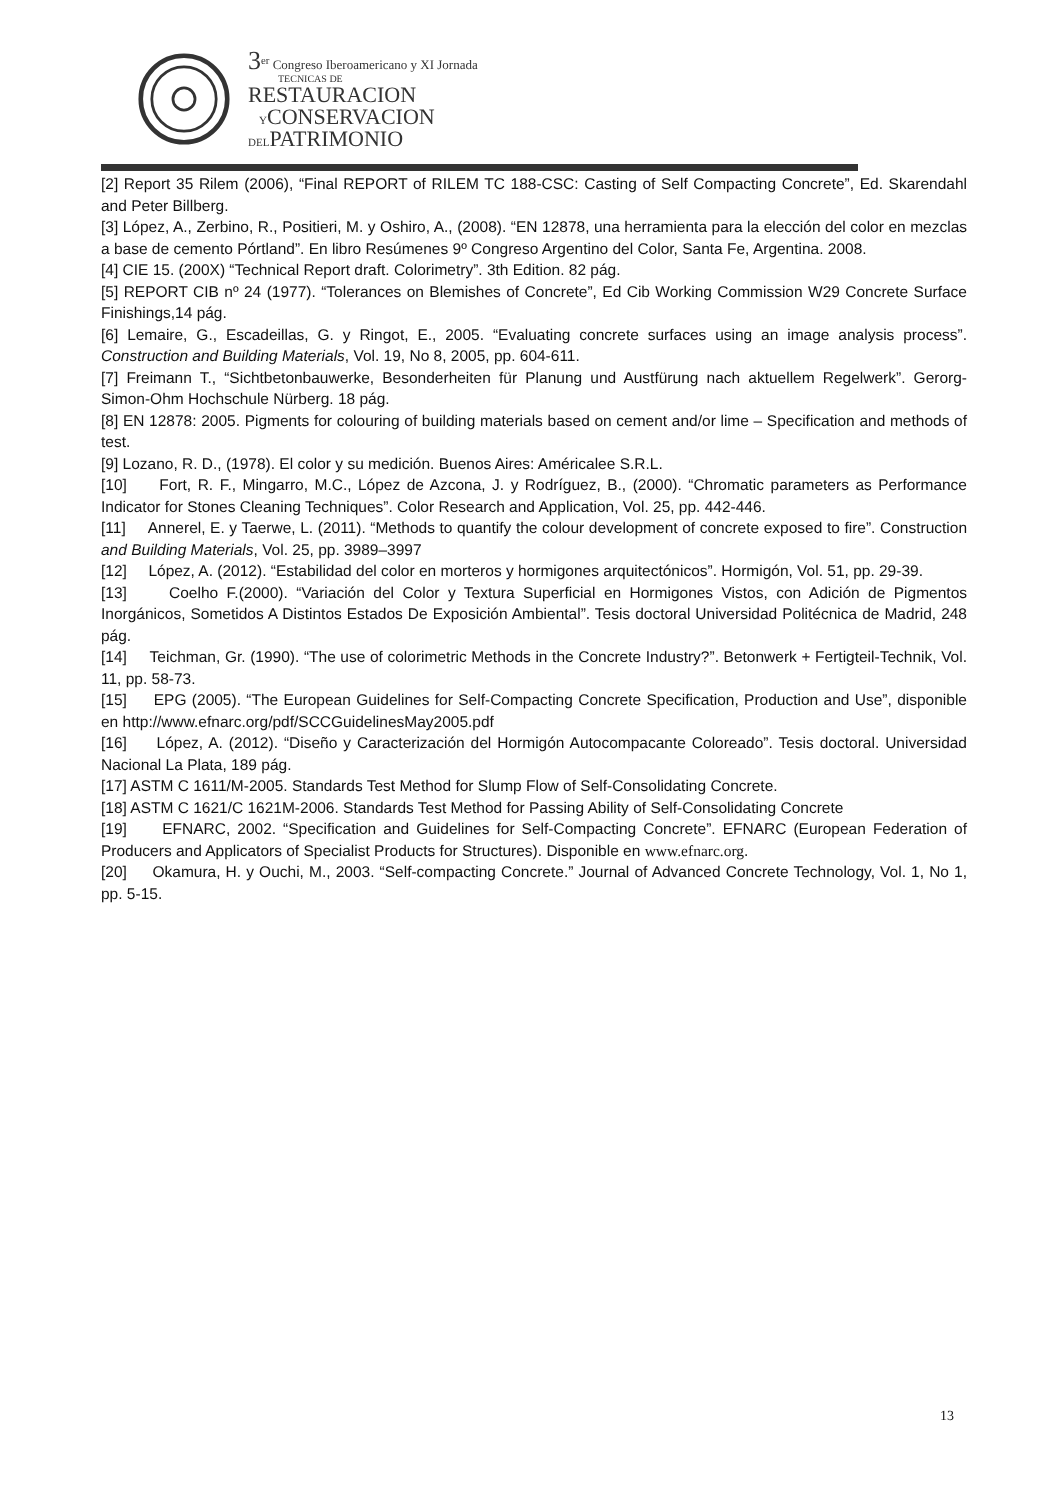3<sup>er</sup> Congreso Iberoamericano y XI Jornada
TECNICAS DE
RESTAURACION
YCONSERVACION
DELPATRIMONIO
[2] Report 35 Rilem (2006), “Final REPORT of RILEM TC 188-CSC: Casting of Self Compacting Concrete”, Ed. Skarendahl and Peter Billberg.
[3] López, A., Zerbino, R., Positieri, M. y Oshiro, A., (2008). “EN 12878, una herramienta para la elección del color en mezclas a base de cemento Pórtland”. En libro Resúmenes 9º Congreso Argentino del Color, Santa Fe, Argentina. 2008.
[4] CIE 15. (200X) “Technical Report draft. Colorimetry”. 3th Edition. 82 pág.
[5] REPORT CIB nº 24 (1977). “Tolerances on Blemishes of Concrete”, Ed Cib Working Commission W29 Concrete Surface Finishings,14 pág.
[6] Lemaire, G., Escadeillas, G. y Ringot, E., 2005. “Evaluating concrete surfaces using an image analysis process”. Construction and Building Materials, Vol. 19, No 8, 2005, pp. 604-611.
[7] Freimann T., “Sichtbetonbauwerke, Besonderheiten für Planung und Austfürung nach aktuellem Regelwerk”. Gerorg-Simon-Ohm Hochschule Nürberg. 18 pág.
[8] EN 12878: 2005. Pigments for colouring of building materials based on cement and/or lime – Specification and methods of test.
[9] Lozano, R. D., (1978). El color y su medición. Buenos Aires: Américalee S.R.L.
[10] Fort, R. F., Mingarro, M.C., López de Azcona, J. y Rodríguez, B., (2000). “Chromatic parameters as Performance Indicator for Stones Cleaning Techniques”. Color Research and Application, Vol. 25, pp. 442-446.
[11] Annerel, E. y Taerwe, L. (2011). “Methods to quantify the colour development of concrete exposed to fire”. Construction and Building Materials, Vol. 25, pp. 3989–3997
[12] López, A. (2012). “Estabilidad del color en morteros y hormigones arquitectónicos”. Hormigón, Vol. 51, pp. 29-39.
[13] Coelho F.(2000). “Variación del Color y Textura Superficial en Hormigones Vistos, con Adición de Pigmentos Inorgánicos, Sometidos A Distintos Estados De Exposición Ambiental”. Tesis doctoral Universidad Politécnica de Madrid, 248 pág.
[14] Teichman, Gr. (1990). “The use of colorimetric Methods in the Concrete Industry?”. Betonwerk + Fertigteil-Technik, Vol. 11, pp. 58-73.
[15] EPG (2005). “The European Guidelines for Self-Compacting Concrete Specification, Production and Use”, disponible en http://www.efnarc.org/pdf/SCCGuidelinesMay2005.pdf
[16] López, A. (2012). “Diseño y Caracterización del Hormigón Autocompacante Coloreado”. Tesis doctoral. Universidad Nacional La Plata, 189 pág.
[17] ASTM C 1611/M-2005. Standards Test Method for Slump Flow of Self-Consolidating Concrete.
[18] ASTM C 1621/C 1621M-2006. Standards Test Method for Passing Ability of Self-Consolidating Concrete
[19] EFNARC, 2002. “Specification and Guidelines for Self-Compacting Concrete”. EFNARC (European Federation of Producers and Applicators of Specialist Products for Structures). Disponible en www.efnarc.org.
[20] Okamura, H. y Ouchi, M., 2003. “Self-compacting Concrete.” Journal of Advanced Concrete Technology, Vol. 1, No 1, pp. 5-15.
13